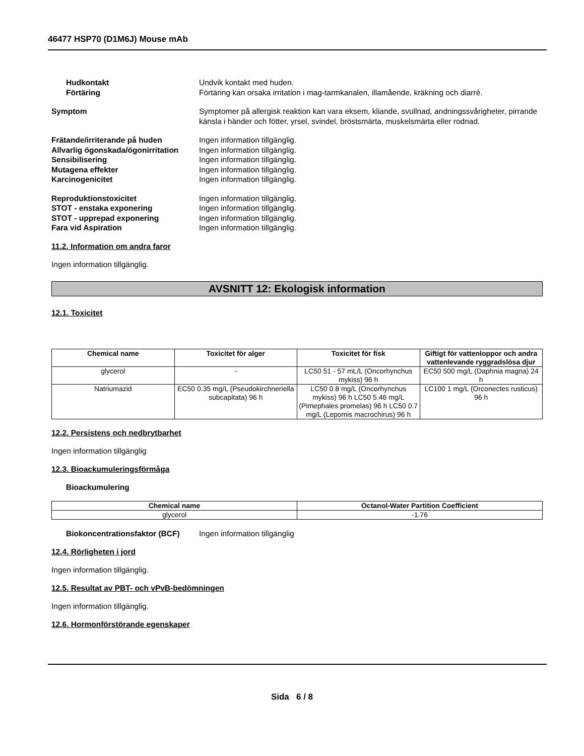46477 HSP70 (D1M6J) Mouse mAb
Hudkontakt Undvik kontakt med huden.
Förtäring Förtäring kan orsaka irritation i mag-tarmkanalen, illamående, kräkning och diarré.
Symptom Symptomer på allergisk reaktion kan vara eksem, kliande, svullnad, andningssvårigheter, pirrande känsla i händer och fötter, yrsel, svindel, bröstsmärta, muskelsmärta eller rodnad.
Frätande/irriterande på huden Ingen information tillgänglig.
Allvarlig ögonskada/ögonirritation
Ingen information tillgänglig.
Sensibilisering Ingen information tillgänglig.
Mutagena effekter Ingen information tillgänglig.
Karcinogenicitet Ingen information tillgänglig.
Reproduktionstoxicitet Ingen information tillgänglig.
STOT - enstaka exponering Ingen information tillgänglig.
STOT - upprepad exponering Ingen information tillgänglig.
Fara vid Aspiration Ingen information tillgänglig.
11.2. Information om andra faror
Ingen information tillgänglig.
AVSNITT 12: Ekologisk information
12.1. Toxicitet
| Chemical name | Toxicitet för alger | Toxicitet för fisk | Giftigt för vattenloppor och andra vattenlevande ryggradslösa djur |
| --- | --- | --- | --- |
| glycerol | - | LC50 51 - 57 mL/L (Oncorhynchus mykiss) 96 h | EC50 500 mg/L (Daphnia magna) 24 h |
| Natriumazid | EC50 0.35 mg/L (Pseudokirchneriella subcapitata) 96 h | LC50 0.8 mg/L (Oncorhynchus mykiss) 96 h LC50 5.46 mg/L (Pimephales promelas) 96 h LC50 0.7 mg/L (Lepomis macrochirus) 96 h | LC100 1 mg/L (Orconectes rusticus) 96 h |
12.2. Persistens och nedbrytbarhet
Ingen information tillgänglig
12.3. Bioackumuleringsförmåga
Bioackumulering
| Chemical name | Octanol-Water Partition Coefficient |
| --- | --- |
| glycerol | -1.76 |
Biokoncentrationsfaktor (BCF)
Ingen information tillgänglig
12.4. Rörligheten i jord
Ingen information tillgänglig.
12.5. Resultat av PBT- och vPvB-bedömningen
Ingen information tillgänglig.
12.6. Hormonförstörande egenskaper
Sida 6 / 8